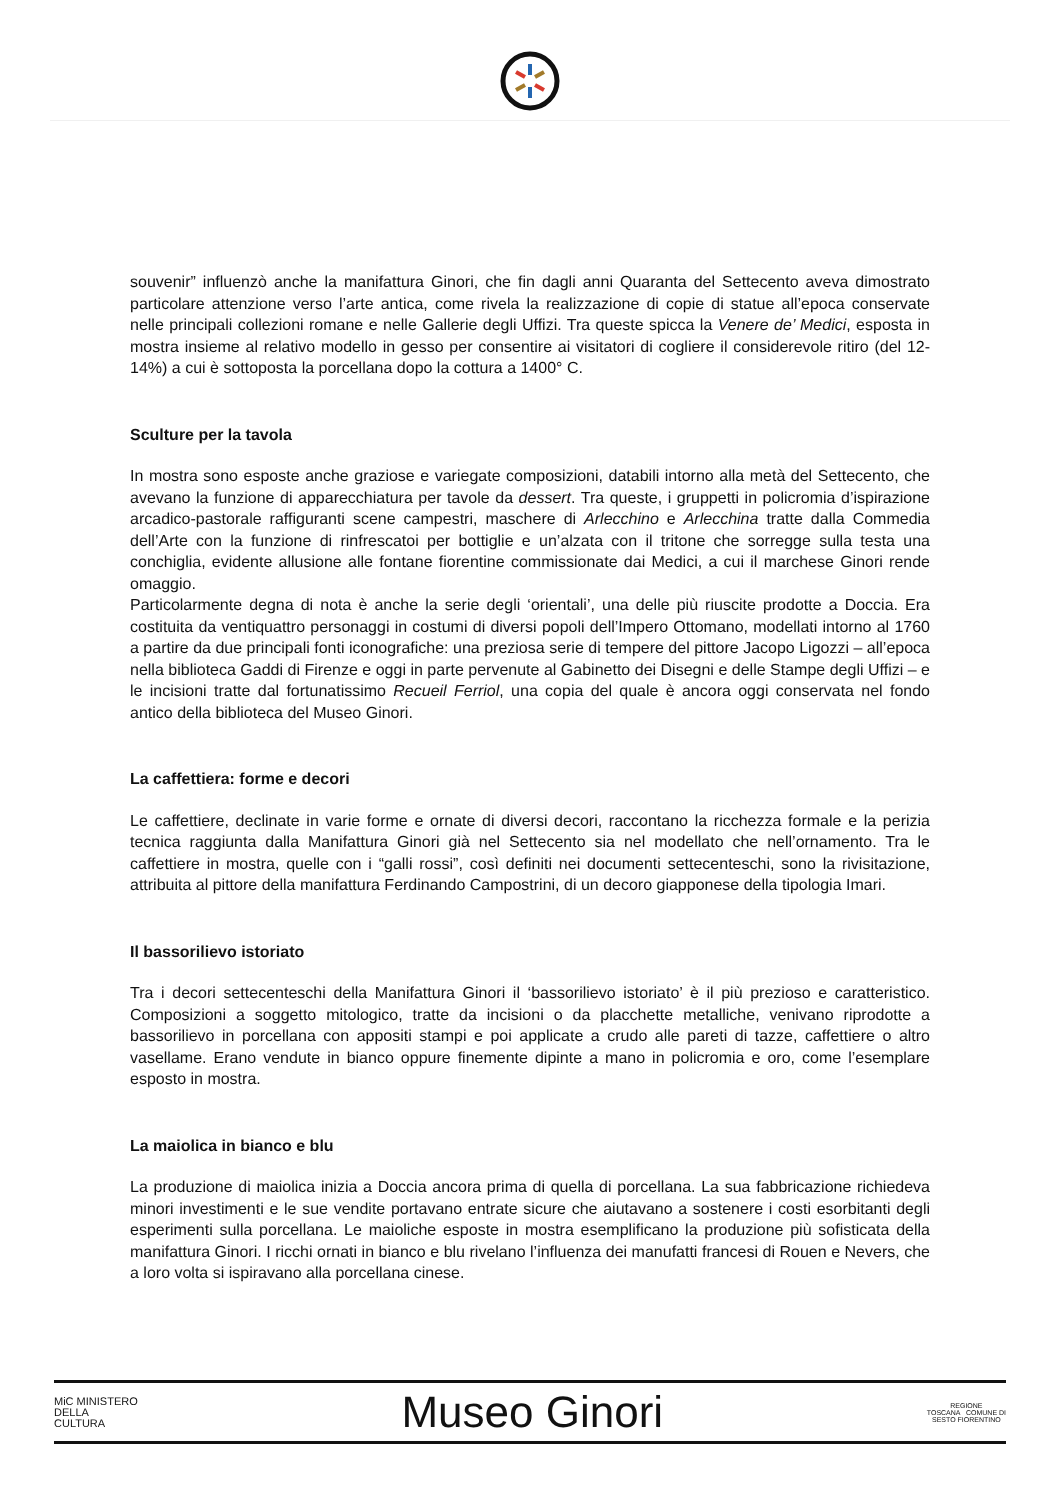souvenir” influenzò anche la manifattura Ginori, che fin dagli anni Quaranta del Settecento aveva dimostrato particolare attenzione verso l’arte antica, come rivela la realizzazione di copie di statue all’epoca conservate nelle principali collezioni romane e nelle Gallerie degli Uffizi. Tra queste spicca la Venere de’ Medici, esposta in mostra insieme al relativo modello in gesso per consentire ai visitatori di cogliere il considerevole ritiro (del 12-14%) a cui è sottoposta la porcellana dopo la cottura a 1400° C.
Sculture per la tavola
In mostra sono esposte anche graziose e variegate composizioni, databili intorno alla metà del Settecento, che avevano la funzione di apparecchiatura per tavole da dessert. Tra queste, i gruppetti in policromia d’ispirazione arcadico-pastorale raffiguranti scene campestri, maschere di Arlecchino e Arlecchina tratte dalla Commedia dell’Arte con la funzione di rinfrescatoi per bottiglie e un’alzata con il tritone che sorregge sulla testa una conchiglia, evidente allusione alle fontane fiorentine commissionate dai Medici, a cui il marchese Ginori rende omaggio.
Particolarmente degna di nota è anche la serie degli ‘orientali’, una delle più riuscite prodotte a Doccia. Era costituita da ventiquattro personaggi in costumi di diversi popoli dell’Impero Ottomano, modellati intorno al 1760 a partire da due principali fonti iconografiche: una preziosa serie di tempere del pittore Jacopo Ligozzi – all’epoca nella biblioteca Gaddi di Firenze e oggi in parte pervenute al Gabinetto dei Disegni e delle Stampe degli Uffizi – e le incisioni tratte dal fortunatissimo Recueil Ferriol, una copia del quale è ancora oggi conservata nel fondo antico della biblioteca del Museo Ginori.
La caffettiera: forme e decori
Le caffettiere, declinate in varie forme e ornate di diversi decori, raccontano la ricchezza formale e la perizia tecnica raggiunta dalla Manifattura Ginori già nel Settecento sia nel modellato che nell’ornamento. Tra le caffettiere in mostra, quelle con i “galli rossi”, così definiti nei documenti settecenteschi, sono la rivisitazione, attribuita al pittore della manifattura Ferdinando Campostrini, di un decoro giapponese della tipologia Imari.
Il bassorilievo istoriato
Tra i decori settecenteschi della Manifattura Ginori il ‘bassorilievo istoriato’ è il più prezioso e caratteristico. Composizioni a soggetto mitologico, tratte da incisioni o da placchette metalliche, venivano riprodotte a bassorilievo in porcellana con appositi stampi e poi applicate a crudo alle pareti di tazze, caffettiere o altro vasellame. Erano vendute in bianco oppure finemente dipinte a mano in policromia e oro, come l’esemplare esposto in mostra.
La maiolica in bianco e blu
La produzione di maiolica inizia a Doccia ancora prima di quella di porcellana. La sua fabbricazione richiedeva minori investimenti e le sue vendite portavano entrate sicure che aiutavano a sostenere i costi esorbitanti degli esperimenti sulla porcellana. Le maioliche esposte in mostra esemplificano la produzione più sofisticata della manifattura Ginori. I ricchi ornati in bianco e blu rivelano l’influenza dei manufatti francesi di Rouen e Nevers, che a loro volta si ispiravano alla porcellana cinese.
MiC MINISTERO
DELLA
CULTURA
Museo Ginori
REGIONE
TOSCANA COMUNE DI
SESTO FIORENTINO